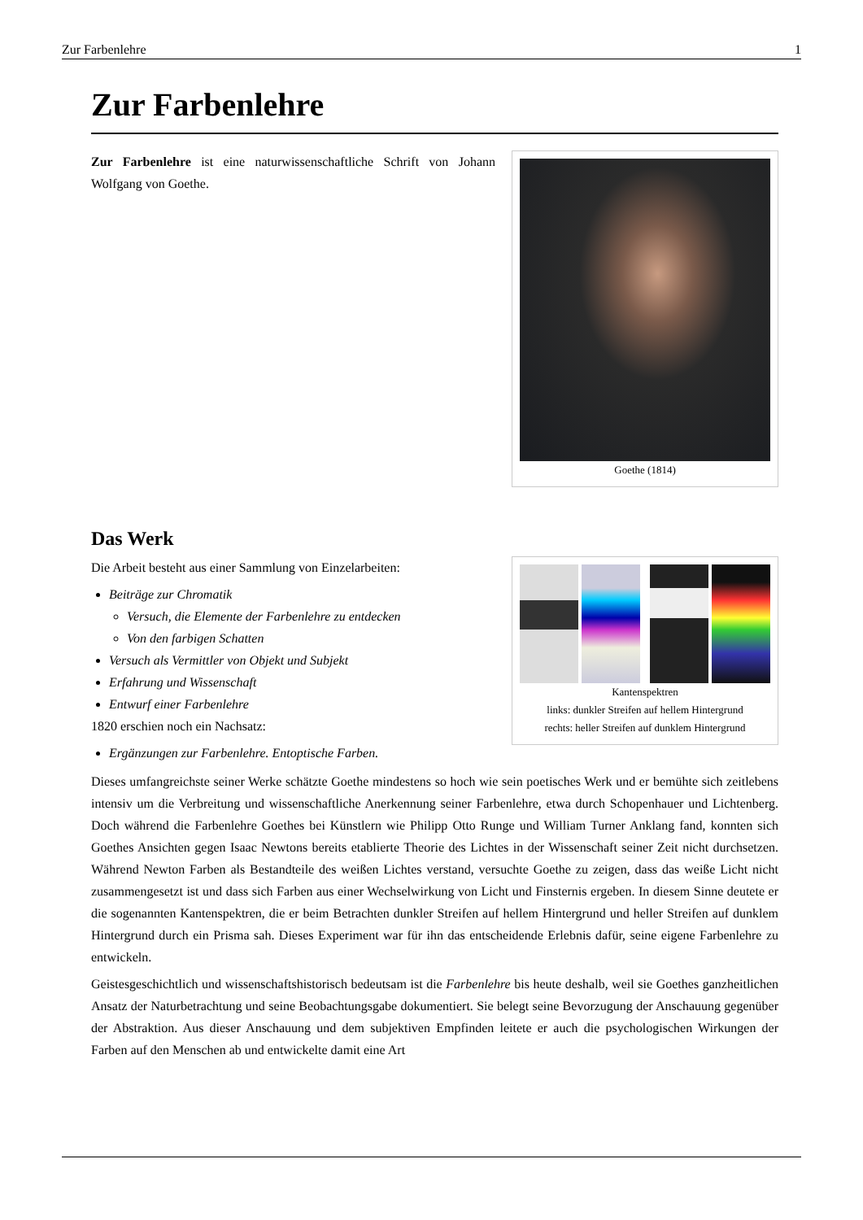Zur Farbenlehre 1
Zur Farbenlehre
Goethe (1814)
Zur Farbenlehre ist eine naturwissenschaftliche Schrift von Johann Wolfgang von Goethe.
Das Werk
Kantenspektren
links: dunkler Streifen auf hellem Hintergrund
rechts: heller Streifen auf dunklem Hintergrund
Die Arbeit besteht aus einer Sammlung von Einzelarbeiten:
Beiträge zur Chromatik
Versuch, die Elemente der Farbenlehre zu entdecken
Von den farbigen Schatten
Versuch als Vermittler von Objekt und Subjekt
Erfahrung und Wissenschaft
Entwurf einer Farbenlehre
1820 erschien noch ein Nachsatz:
Ergänzungen zur Farbenlehre. Entoptische Farben.
Dieses umfangreichste seiner Werke schätzte Goethe mindestens so hoch wie sein poetisches Werk und er bemühte sich zeitlebens intensiv um die Verbreitung und wissenschaftliche Anerkennung seiner Farbenlehre, etwa durch Schopenhauer und Lichtenberg. Doch während die Farbenlehre Goethes bei Künstlern wie Philipp Otto Runge und William Turner Anklang fand, konnten sich Goethes Ansichten gegen Isaac Newtons bereits etablierte Theorie des Lichtes in der Wissenschaft seiner Zeit nicht durchsetzen. Während Newton Farben als Bestandteile des weißen Lichtes verstand, versuchte Goethe zu zeigen, dass das weiße Licht nicht zusammengesetzt ist und dass sich Farben aus einer Wechselwirkung von Licht und Finsternis ergeben. In diesem Sinne deutete er die sogenannten Kantenspektren, die er beim Betrachten dunkler Streifen auf hellem Hintergrund und heller Streifen auf dunklem Hintergrund durch ein Prisma sah. Dieses Experiment war für ihn das entscheidende Erlebnis dafür, seine eigene Farbenlehre zu entwickeln.
Geistesgeschichtlich und wissenschaftshistorisch bedeutsam ist die Farbenlehre bis heute deshalb, weil sie Goethes ganzheitlichen Ansatz der Naturbetrachtung und seine Beobachtungsgabe dokumentiert. Sie belegt seine Bevorzugung der Anschauung gegenüber der Abstraktion. Aus dieser Anschauung und dem subjektiven Empfinden leitete er auch die psychologischen Wirkungen der Farben auf den Menschen ab und entwickelte damit eine Art